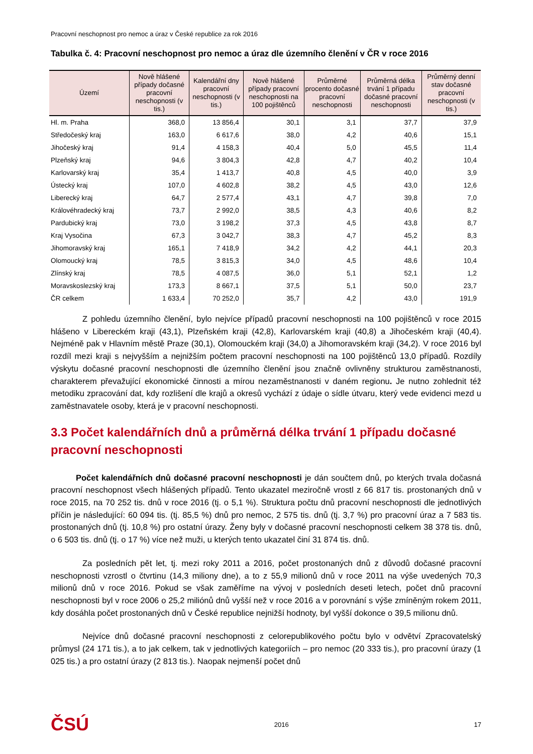Pracovní neschopnost pro nemoc a úraz v České republice za rok 2016
Tabulka č. 4: Pracovní neschopnost pro nemoc a úraz dle územního členění v ČR v roce 2016
| Území | Nově hlášené případy dočasné pracovní neschopnosti (v tis.) | Kalendářní dny pracovní neschopnosti (v tis.) | Nově hlášené případy pracovní neschopnosti na 100 pojištěnců | Průměrné procento dočasné pracovní neschopnosti | Průměrná délka trvání 1 případu dočasné pracovní neschopnosti | Průměrný denní stav dočasné pracovní neschopnosti (v tis.) |
| --- | --- | --- | --- | --- | --- | --- |
| Hl. m. Praha | 368,0 | 13 856,4 | 30,1 | 3,1 | 37,7 | 37,9 |
| Středočeský kraj | 163,0 | 6 617,6 | 38,0 | 4,2 | 40,6 | 15,1 |
| Jihočeský kraj | 91,4 | 4 158,3 | 40,4 | 5,0 | 45,5 | 11,4 |
| Plzeňský kraj | 94,6 | 3 804,3 | 42,8 | 4,7 | 40,2 | 10,4 |
| Karlovarský kraj | 35,4 | 1 413,7 | 40,8 | 4,5 | 40,0 | 3,9 |
| Ústecký kraj | 107,0 | 4 602,8 | 38,2 | 4,5 | 43,0 | 12,6 |
| Liberecký kraj | 64,7 | 2 577,4 | 43,1 | 4,7 | 39,8 | 7,0 |
| Královéhradecký kraj | 73,7 | 2 992,0 | 38,5 | 4,3 | 40,6 | 8,2 |
| Pardubický kraj | 73,0 | 3 198,2 | 37,3 | 4,5 | 43,8 | 8,7 |
| Kraj Vysočina | 67,3 | 3 042,7 | 38,3 | 4,7 | 45,2 | 8,3 |
| Jihomoravský kraj | 165,1 | 7 418,9 | 34,2 | 4,2 | 44,1 | 20,3 |
| Olomoucký kraj | 78,5 | 3 815,3 | 34,0 | 4,5 | 48,6 | 10,4 |
| Zlínský kraj | 78,5 | 4 087,5 | 36,0 | 5,1 | 52,1 | 1,2 |
| Moravskoslezský kraj | 173,3 | 8 667,1 | 37,5 | 5,1 | 50,0 | 23,7 |
| ČR celkem | 1 633,4 | 70 252,0 | 35,7 | 4,2 | 43,0 | 191,9 |
Z pohledu územního členění, bylo nejvíce případů pracovní neschopnosti na 100 pojištěnců v roce 2015 hlášeno v Libereckém kraji (43,1), Plzeňském kraji (42,8), Karlovarském kraji (40,8) a Jihočeském kraji (40,4). Nejméně pak v Hlavním městě Praze (30,1), Olomouckém kraji (34,0) a Jihomoravském kraji (34,2). V roce 2016 byl rozdíl mezi kraji s nejvyšším a nejnižším počtem pracovní neschopnosti na 100 pojištěnců 13,0 případů. Rozdíly výskytu dočasné pracovní neschopnosti dle územního členění jsou značně ovlivněny strukturou zaměstnanosti, charakterem převažující ekonomické činnosti a mírou nezaměstnanosti v daném regionu. Je nutno zohlednit též metodiku zpracování dat, kdy rozlišení dle krajů a okresů vychází z údaje o sídle útvaru, který vede evidenci mezd u zaměstnavatele osoby, která je v pracovní neschopnosti.
3.3 Počet kalendářních dnů a průměrná délka trvání 1 případu dočasné pracovní neschopnosti
Počet kalendářních dnů dočasné pracovní neschopnosti je dán součtem dnů, po kterých trvala dočasná pracovní neschopnost všech hlášených případů. Tento ukazatel meziročně vrostl z 66 817 tis. prostonaných dnů v roce 2015, na 70 252 tis. dnů v roce 2016 (tj. o 5,1 %). Struktura počtu dnů pracovní neschopnosti dle jednotlivých příčin je následující: 60 094 tis. (tj. 85,5 %) dnů pro nemoc, 2 575 tis. dnů (tj. 3,7 %) pro pracovní úraz a 7 583 tis. prostonaných dnů (tj. 10,8 %) pro ostatní úrazy. Ženy byly v dočasné pracovní neschopnosti celkem 38 378 tis. dnů, o 6 503 tis. dnů (tj. o 17 %) více než muži, u kterých tento ukazatel činí 31 874 tis. dnů.
Za posledních pět let, tj. mezi roky 2011 a 2016, počet prostonaných dnů z důvodů dočasné pracovní neschopnosti vzrostl o čtvrtinu (14,3 miliony dne), a to z 55,9 milionů dnů v roce 2011 na výše uvedených 70,3 milionů dnů v roce 2016. Pokud se však zaměříme na vývoj v posledních deseti letech, počet dnů pracovní neschopnosti byl v roce 2006 o 25,2 miliónů dnů vyšší než v roce 2016 a v porovnání s výše zmíněným rokem 2011, kdy dosáhla počet prostonaných dnů v České republice nejnižší hodnoty, byl vyšší dokonce o 39,5 milionu dnů.
Nejvíce dnů dočasné pracovní neschopnosti z celorepublikového počtu bylo v odvětví Zpracovatelský průmysl (24 171 tis.), a to jak celkem, tak v jednotlivých kategoriích – pro nemoc (20 333 tis.), pro pracovní úrazy (1 025 tis.) a pro ostatní úrazy (2 813 tis.). Naopak nejmenší počet dnů
ČSÚ 2016 17